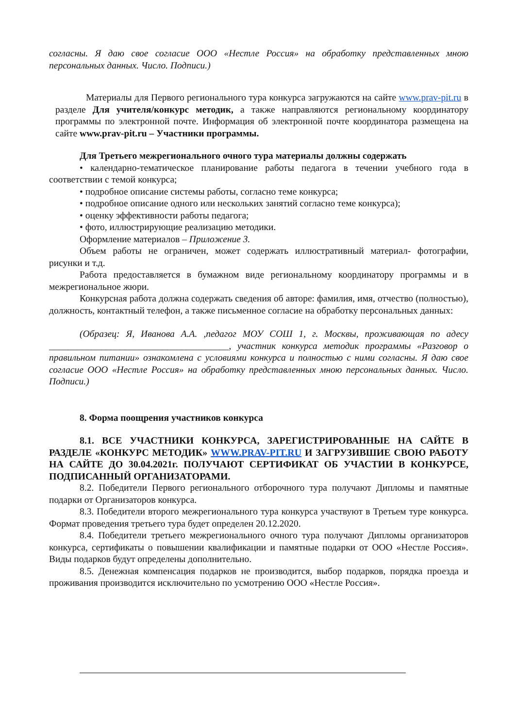согласны. Я даю свое согласие ООО «Нестле Россия» на обработку представленных мною персональных данных. Число. Подписи.)
Материалы для Первого регионального тура конкурса загружаются на сайте www.prav-pit.ru в разделе Для учителя/конкурс методик, а также направляются региональному координатору программы по электронной почте. Информация об электронной почте координатора размещена на сайте www.prav-pit.ru – Участники программы.
Для Третьего межрегионального очного тура материалы должны содержать
• календарно-тематическое планирование работы педагога в течении учебного года в соответствии с темой конкурса;
• подробное описание системы работы, согласно теме конкурса;
• подробное описание одного или нескольких занятий согласно теме конкурса);
• оценку эффективности работы педагога;
• фото, иллюстрирующие реализацию методики.
Оформление материалов – Приложение 3.
Объем работы не ограничен, может содержать иллюстративный материал- фотографии, рисунки и т.д.
Работа предоставляется в бумажном виде региональному координатору программы и в межрегиональное жюри.
Конкурсная работа должна содержать сведения об авторе: фамилия, имя, отчество (полностью), должность, контактный телефон, а также письменное согласие на обработку персональных данных:
(Образец: Я, Иванова А.А. ,педагог МОУ СОШ 1, г. Москвы, проживающая по адесу ______________________________________, участник конкурса методик программы «Разговор о правильном питании» ознакомлена с условиями конкурса и полностью с ними согласны. Я даю свое согласие ООО «Нестле Россия» на обработку представленных мною персональных данных. Число. Подписи.)
8. Форма поощрения участников конкурса
8.1. ВСЕ УЧАСТНИКИ КОНКУРСА, ЗАРЕГИСТРИРОВАННЫЕ НА САЙТЕ В РАЗДЕЛЕ «КОНКУРС МЕТОДИК» WWW.PRAV-PIT.RU И ЗАГРУЗИВШИЕ СВОЮ РАБОТУ НА САЙТЕ ДО 30.04.2021г. ПОЛУЧАЮТ СЕРТИФИКАТ ОБ УЧАСТИИ В КОНКУРСЕ, ПОДПИСАННЫЙ ОРГАНИЗАТОРАМИ.
8.2. Победители Первого регионального отборочного тура получают Дипломы и памятные подарки от Организаторов конкурса.
8.3. Победители второго межрегионального тура конкурса участвуют в Третьем туре конкурса. Формат проведения третьего тура будет определен 20.12.2020.
8.4. Победители третьего межрегионального очного тура получают Дипломы организаторов конкурса, сертификаты о повышении квалификации и памятные подарки от ООО «Нестле Россия». Виды подарков будут определены дополнительно.
8.5. Денежная компенсация подарков не производится, выбор подарков, порядка проезда и проживания производится исключительно по усмотрению ООО «Нестле Россия».